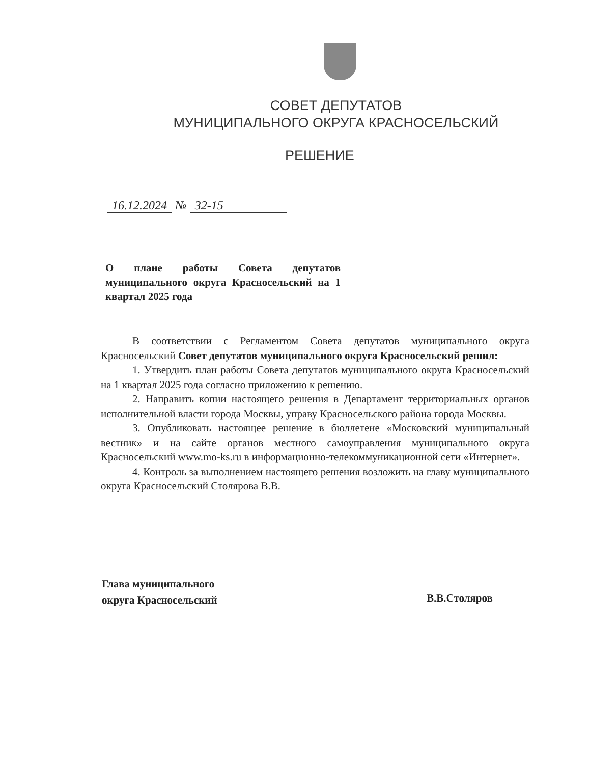СОВЕТ ДЕПУТАТОВ
МУНИЦИПАЛЬНОГО ОКРУГА КРАСНОСЕЛЬСКИЙ
РЕШЕНИЕ
16.12.2024 № 32-15
О плане работы Совета депутатов муниципального округа Красносельский на 1 квартал 2025 года
В соответствии с Регламентом Совета депутатов муниципального округа Красносельский Совет депутатов муниципального округа Красносельский решил:
1. Утвердить план работы Совета депутатов муниципального округа Красносельский на 1 квартал 2025 года согласно приложению к решению.
2. Направить копии настоящего решения в Департамент территориальных органов исполнительной власти города Москвы, управу Красносельского района города Москвы.
3. Опубликовать настоящее решение в бюллетене «Московский муниципальный вестник» и на сайте органов местного самоуправления муниципального округа Красносельский www.mo-ks.ru в информационно-телекоммуникационной сети «Интернет».
4. Контроль за выполнением настоящего решения возложить на главу муниципального округа Красносельский Столярова В.В.
Глава муниципального
округа Красносельский
В.В.Столяров